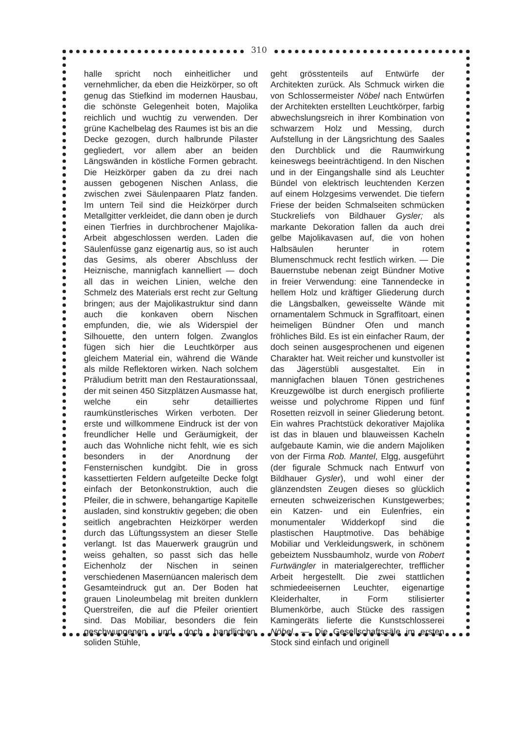310
halle spricht noch einheitlicher und vernehmlicher, da eben die Heizkörper, so oft genug das Stiefkind im modernen Hausbau, die schönste Gelegenheit boten, Majolika reichlich und wuchtig zu verwenden. Der grüne Kachelbelag des Raumes ist bis an die Decke gezogen, durch halbrunde Pilaster gegliedert, vor allem aber an beiden Längswänden in köstliche Formen gebracht. Die Heizkörper gaben da zu drei nach aussen gebogenen Nischen Anlass, die zwischen zwei Säulenpaaren Platz fanden. Im untern Teil sind die Heizkörper durch Metallgitter verkleidet, die dann oben je durch einen Tierfries in durchbrochener Majolika-Arbeit abgeschlossen werden. Laden die Säulenfüsse ganz eigenartig aus, so ist auch das Gesims, als oberer Abschluss der Heiznische, mannigfach kannelliert — doch all das in weichen Linien, welche den Schmelz des Materials erst recht zur Geltung bringen; aus der Majolikastruktur sind dann auch die konkaven obern Nischen empfunden, die, wie als Widerspiel der Silhouette, den untern folgen. Zwanglos fügen sich hier die Leuchtkörper aus gleichem Material ein, während die Wände als milde Reflektoren wirken. Nach solchem Präludium betritt man den Restaurationssaal, der mit seinen 450 Sitzplätzen Ausmasse hat, welche ein sehr detailliertes raumkünstlerisches Wirken verboten. Der erste und willkommene Eindruck ist der von freundlicher Helle und Geräumigkeit, der auch das Wohnliche nicht fehlt, wie es sich besonders in der Anordnung der Fensternischen kundgibt. Die in gross kassettierten Feldern aufgeteilte Decke folgt einfach der Betonkonstruktion, auch die Pfeiler, die in schwere, behangartige Kapitelle ausladen, sind konstruktiv gegeben; die oben seitlich angebrachten Heizkörper werden durch das Lüftungssystem an dieser Stelle verlangt. Ist das Mauerwerk graugrün und weiss gehalten, so passt sich das helle Eichenholz der Nischen in seinen verschiedenen Masernüancen malerisch dem Gesamteindruck gut an. Der Boden hat grauen Linoleumbelag mit breiten dunklern Querstreifen, die auf die Pfeiler orientiert sind. Das Mobiliar, besonders die fein geschwungenen und doch handlichen, soliden Stühle,
geht grösstenteils auf Entwürfe der Architekten zurück. Als Schmuck wirken die von Schlossermeister Nöbel nach Entwürfen der Architekten erstellten Leuchtkörper, farbig abwechslungsreich in ihrer Kombination von schwarzem Holz und Messing, durch Aufstellung in der Längsrichtung des Saales den Durchblick und die Raumwirkung keineswegs beeinträchtigend. In den Nischen und in der Eingangshalle sind als Leuchter Bündel von elektrisch leuchtenden Kerzen auf einem Holzgesims verwendet. Die tiefern Friese der beiden Schmalseiten schmücken Stuckreliefs von Bildhauer Gysler; als markante Dekoration fallen da auch drei gelbe Majolikavasen auf, die von hohen Halbsäulen herunter in rotem Blumenschmuck recht festlich wirken. — Die Bauernstube nebenan zeigt Bündner Motive in freier Verwendung: eine Tannendecke in hellem Holz und kräftiger Gliederung durch die Längsbalken, geweisselte Wände mit ornamentalem Schmuck in Sgraffitoart, einen heimeligen Bündner Ofen und manch fröhliches Bild. Es ist ein einfacher Raum, der doch seinen ausgesprochenen und eigenen Charakter hat. Weit reicher und kunstvoller ist das Jägerstübli ausgestaltet. Ein in mannigfachen blauen Tönen gestrichenes Kreuzgewölbe ist durch energisch profilierte weisse und polychrome Rippen und fünf Rosetten reizvoll in seiner Gliederung betont. Ein wahres Prachtstück dekorativer Majolika ist das in blauen und blauweissen Kacheln aufgebaute Kamin, wie die andern Majoliken von der Firma Rob. Mantel, Elgg, ausgeführt (der figurale Schmuck nach Entwurf von Bildhauer Gysler), und wohl einer der glänzendsten Zeugen dieses so glücklich erneuten schweizerischen Kunstgewerbes; ein Katzen- und ein Eulenfries, ein monumentaler Widderkopf sind die plastischen Hauptmotive. Das behäbige Mobiliar und Verkleidungswerk, in schönem gebeiztem Nussbaumholz, wurde von Robert Furtwängler in materialgerechter, trefflicher Arbeit hergestellt. Die zwei stattlichen schmiedeeisernen Leuchter, eigenartige Kleiderhalter, in Form stilisierter Blumenkörbe, auch Stücke des rassigen Kamingeräts lieferte die Kunstschlosserei Nöbel. — Die Gesellschaftssäle im ersten Stock sind einfach und originell